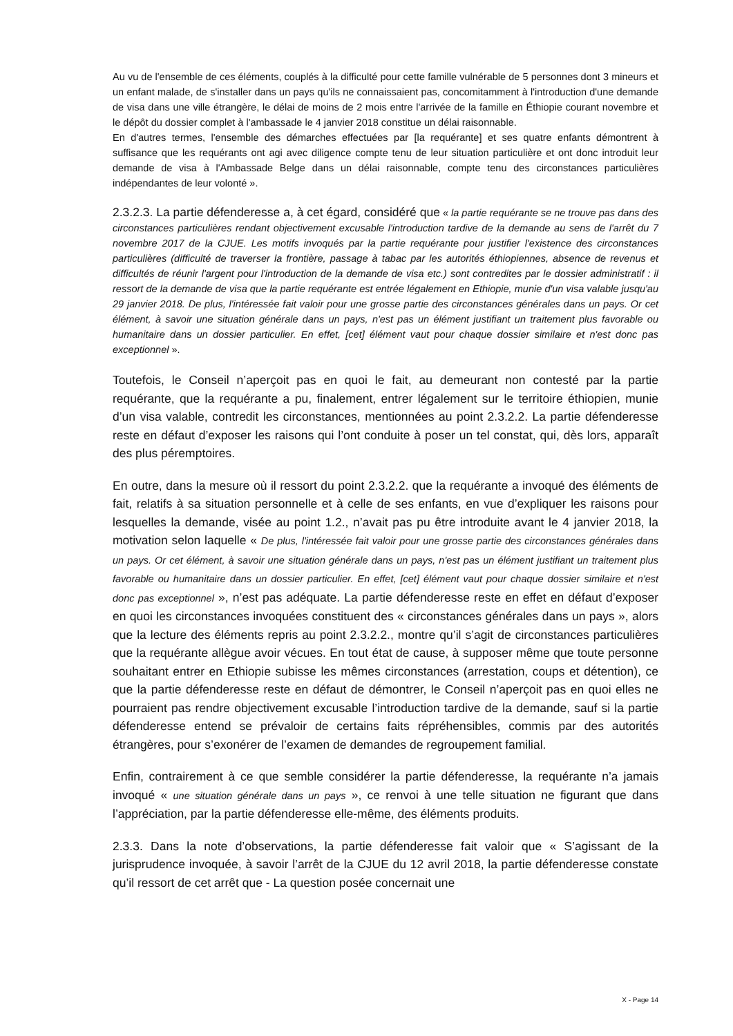Au vu de l'ensemble de ces éléments, couplés à la difficulté pour cette famille vulnérable de 5 personnes dont 3 mineurs et un enfant malade, de s'installer dans un pays qu'ils ne connaissaient pas, concomitamment à l'introduction d'une demande de visa dans une ville étrangère, le délai de moins de 2 mois entre l'arrivée de la famille en Éthiopie courant novembre et le dépôt du dossier complet à l'ambassade le 4 janvier 2018 constitue un délai raisonnable.
En d'autres termes, l'ensemble des démarches effectuées par [la requérante] et ses quatre enfants démontrent à suffisance que les requérants ont agi avec diligence compte tenu de leur situation particulière et ont donc introduit leur demande de visa à l'Ambassade Belge dans un délai raisonnable, compte tenu des circonstances particulières indépendantes de leur volonté ».
2.3.2.3. La partie défenderesse a, à cet égard, considéré que « la partie requérante se ne trouve pas dans des circonstances particulières rendant objectivement excusable l'introduction tardive de la demande au sens de l'arrêt du 7 novembre 2017 de la CJUE. Les motifs invoqués par la partie requérante pour justifier l'existence des circonstances particulières (difficulté de traverser la frontière, passage à tabac par les autorités éthiopiennes, absence de revenus et difficultés de réunir l'argent pour l'introduction de la demande de visa etc.) sont contredites par le dossier administratif : il ressort de la demande de visa que la partie requérante est entrée légalement en Ethiopie, munie d'un visa valable jusqu'au 29 janvier 2018. De plus, l'intéressée fait valoir pour une grosse partie des circonstances générales dans un pays. Or cet élément, à savoir une situation générale dans un pays, n'est pas un élément justifiant un traitement plus favorable ou humanitaire dans un dossier particulier. En effet, [cet] élément vaut pour chaque dossier similaire et n'est donc pas exceptionnel ».
Toutefois, le Conseil n’aperçoit pas en quoi le fait, au demeurant non contesté par la partie requérante, que la requérante a pu, finalement, entrer légalement sur le territoire éthiopien, munie d’un visa valable, contredit les circonstances, mentionnées au point 2.3.2.2. La partie défenderesse reste en défaut d’exposer les raisons qui l’ont conduite à poser un tel constat, qui, dès lors, apparaît des plus péremptoires.
En outre, dans la mesure où il ressort du point 2.3.2.2. que la requérante a invoqué des éléments de fait, relatifs à sa situation personnelle et à celle de ses enfants, en vue d’expliquer les raisons pour lesquelles la demande, visée au point 1.2., n’avait pas pu être introduite avant le 4 janvier 2018, la motivation selon laquelle « De plus, l'intéressée fait valoir pour une grosse partie des circonstances générales dans un pays. Or cet élément, à savoir une situation générale dans un pays, n'est pas un élément justifiant un traitement plus favorable ou humanitaire dans un dossier particulier. En effet, [cet] élément vaut pour chaque dossier similaire et n'est donc pas exceptionnel », n’est pas adéquate. La partie défenderesse reste en effet en défaut d’exposer en quoi les circonstances invoquées constituent des « circonstances générales dans un pays », alors que la lecture des éléments repris au point 2.3.2.2., montre qu’il s’agit de circonstances particulières que la requérante allègue avoir vécues. En tout état de cause, à supposer même que toute personne souhaitant entrer en Ethiopie subisse les mêmes circonstances (arrestation, coups et détention), ce que la partie défenderesse reste en défaut de démontrer, le Conseil n’aperçoit pas en quoi elles ne pourraient pas rendre objectivement excusable l’introduction tardive de la demande, sauf si la partie défenderesse entend se prévaloir de certains faits répréhensibles, commis par des autorités étrangères, pour s’exonérer de l’examen de demandes de regroupement familial.
Enfin, contrairement à ce que semble considérer la partie défenderesse, la requérante n’a jamais invoqué « une situation générale dans un pays », ce renvoi à une telle situation ne figurant que dans l’appréciation, par la partie défenderesse elle-même, des éléments produits.
2.3.3. Dans la note d’observations, la partie défenderesse fait valoir que « S’agissant de la jurisprudence invoquée, à savoir l’arrêt de la CJUE du 12 avril 2018, la partie défenderesse constate qu’il ressort de cet arrêt que - La question posée concernait une
X - Page 14